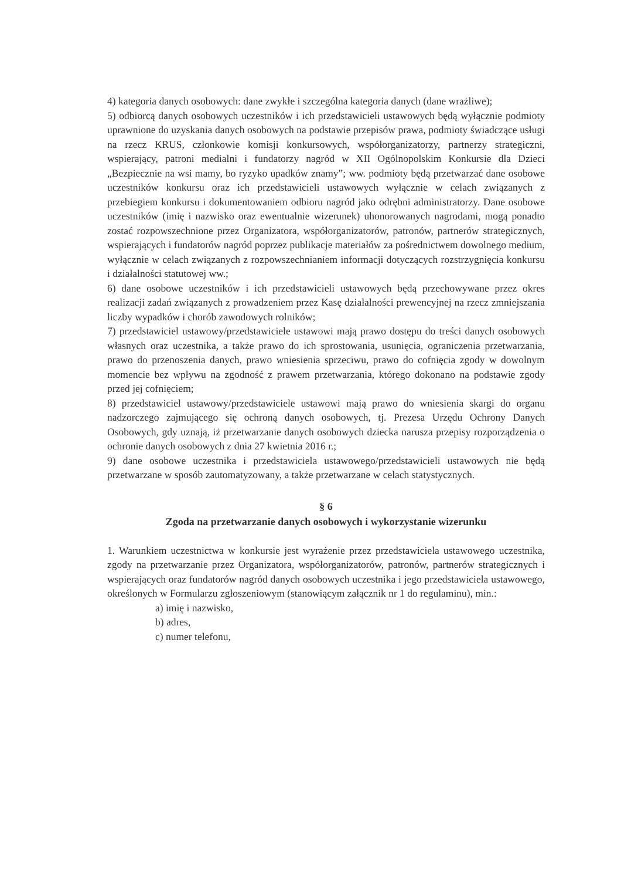4) kategoria danych osobowych: dane zwykłe i szczególna kategoria danych (dane wrażliwe);
5) odbiorcą danych osobowych uczestników i ich przedstawicieli ustawowych będą wyłącznie podmioty uprawnione do uzyskania danych osobowych na podstawie przepisów prawa, podmioty świadczące usługi na rzecz KRUS, członkowie komisji konkursowych, współorganizatorzy, partnerzy strategiczni, wspierający, patroni medialni i fundatorzy nagród w XII Ogólnopolskim Konkursie dla Dzieci „Bezpiecznie na wsi mamy, bo ryzyko upadków znamy”; ww. podmioty będą przetwarzać dane osobowe uczestników konkursu oraz ich przedstawicieli ustawowych wyłącznie w celach związanych z przebiegiem konkursu i dokumentowaniem odbioru nagród jako odrębni administratorzy. Dane osobowe uczestników (imię i nazwisko oraz ewentualnie wizerunek) uhonorowanych nagrodami, mogą ponadto zostać rozpowszechnione przez Organizatora, współorganizatorów, patronów, partnerów strategicznych, wspierających i fundatorów nagród poprzez publikacje materiałów za pośrednictwem dowolnego medium, wyłącznie w celach związanych z rozpowszechnianiem informacji dotyczących rozstrzygnięcia konkursu i działalności statutowej ww.;
6) dane osobowe uczestników i ich przedstawicieli ustawowych będą przechowywane przez okres realizacji zadań związanych z prowadzeniem przez Kasę działalności prewencyjnej na rzecz zmniejszania liczby wypadków i chorób zawodowych rolników;
7) przedstawiciel ustawowy/przedstawiciele ustawowi mają prawo dostępu do treści danych osobowych własnych oraz uczestnika, a także prawo do ich sprostowania, usunięcia, ograniczenia przetwarzania, prawo do przenoszenia danych, prawo wniesienia sprzeciwu, prawo do cofnięcia zgody w dowolnym momencie bez wpływu na zgodność z prawem przetwarzania, którego dokonano na podstawie zgody przed jej cofnięciem;
8) przedstawiciel ustawowy/przedstawiciele ustawowi mają prawo do wniesienia skargi do organu nadzorczego zajmującego się ochroną danych osobowych, tj. Prezesa Urzędu Ochrony Danych Osobowych, gdy uznają, iż przetwarzanie danych osobowych dziecka narusza przepisy rozporządzenia o ochronie danych osobowych z dnia 27 kwietnia 2016 r.;
9) dane osobowe uczestnika i przedstawiciela ustawowego/przedstawicieli ustawowych nie będą przetwarzane w sposób zautomatyzowany, a także przetwarzane w celach statystycznych.
§ 6
Zgoda na przetwarzanie danych osobowych i wykorzystanie wizerunku
1. Warunkiem uczestnictwa w konkursie jest wyrażenie przez przedstawiciela ustawowego uczestnika, zgody na przetwarzanie przez Organizatora, współorganizatorów, patronów, partnerów strategicznych i wspierających oraz fundatorów nagród danych osobowych uczestnika i jego przedstawiciela ustawowego, określonych w Formularzu zgłoszeniowym (stanowiącym załącznik nr 1 do regulaminu), min.:
a) imię i nazwisko,
b) adres,
c) numer telefonu,